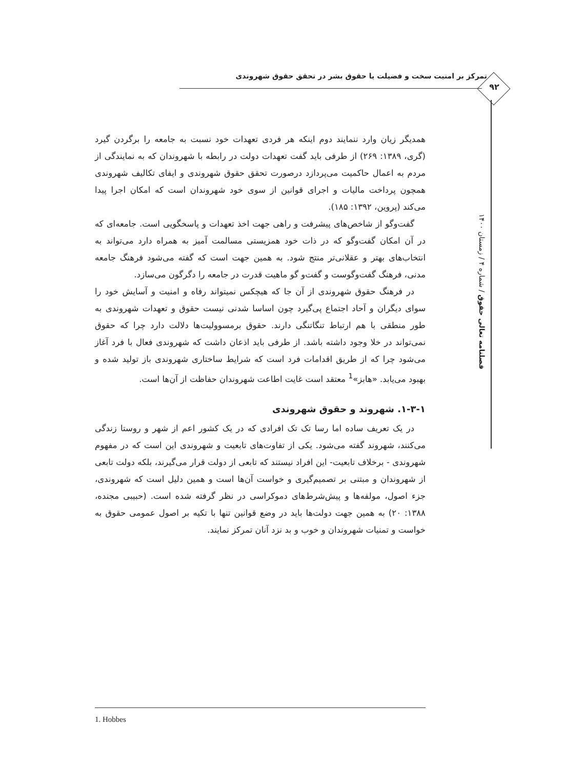تمرکز بر امنیت سخت و فضیلت یا حقوق بشر در تحقق حقوق شهروندی
۹۲
فصلنامه تعالی حقوق / شماره ۴ / زمستان ۱۴۰۰
همدیگر زیان وارد ننمایند دوم اینکه هر فردی تعهدات خود نسبت به جامعه را برگردن گیرد (گری، ۱۳۸۹: ۲۶۹) از طرفی باید گفت تعهدات دولت در رابطه با شهروندان که به نمایندگی از مردم به اعمال حاکمیت می‌پردازد درصورت تحقق حقوق شهروندی و ایفای تکالیف شهروندی همچون پرداخت مالیات و اجرای قوانین از سوی خود شهروندان است که امکان اجرا پیدا می‌کند (پروین، ۱۳۹۲: ۱۸۵).
گفت‌وگو از شاخص‌های پیشرفت و راهی جهت اخذ تعهدات و پاسخگویی است. جامعه‌ای که در آن امکان گفت‌وگو که در ذات خود همزیستی مسالمت آمیز به همراه دارد می‌تواند به انتخاب‌های بهتر و عقلانی‌تر منتج شود. به همین جهت است که گفته می‌شود فرهنگ جامعه مدنی، فرهنگ گفت‌وگوست و گفت‌و گو ماهیت قدرت در جامعه را دگرگون می‌سازد.
در فرهنگ حقوق شهروندی از آن جا که هیچکس نمیتواند رفاه و امنیت و آسایش خود را سوای دیگران و آحاد اجتماع پی‌گیرد چون اساسا شدنی نیست حقوق و تعهدات شهروندی به طور منطقی با هم ارتباط تنگاتنگی دارند. حقوق برمسوولیت‌ها دلالت دارد چرا که حقوق نمی‌تواند در خلا وجود داشته باشد. از طرفی باید اذعان داشت که شهروندی فعال با فرد آغاز می‌شود چرا که از طریق اقدامات فرد است که شرایط ساختاری شهروندی باز تولید شده و بهبود می‌یابد. «هابز»<sup>1</sup> معتقد است غایت اطاعت شهروندان حفاظت از آن‌ها است.
۱-۳-۱. شهروند و حقوق شهروندی
در یک تعریف ساده اما رسا تک تک افرادی که در یک کشور اعم از شهر و روستا زندگی می‌کنند، شهروند گفته می‌شود. یکی از تفاوت‌های تابعیت و شهروندی این است که در مفهوم شهروندی - برخلاف تابعیت- این افراد نیستند که تابعی از دولت قرار می‌گیرند، بلکه دولت تابعی از شهروندان و مبتنی بر تصمیم‌گیری و خواست آن‌ها است و همین دلیل است که شهروندی، جزء اصول، مولفه‌ها و پیش‌شرط‌های دموکراسی در نظر گرفته شده است. (حبیبی مجنده، ۱۳۸۸: ۲۰) به همین جهت دولت‌ها باید در وضع قوانین تنها با تکیه بر اصول عمومی حقوق به خواست و تمنیات شهروندان و خوب و بد نزد آنان تمرکز نمایند.
1. Hobbes